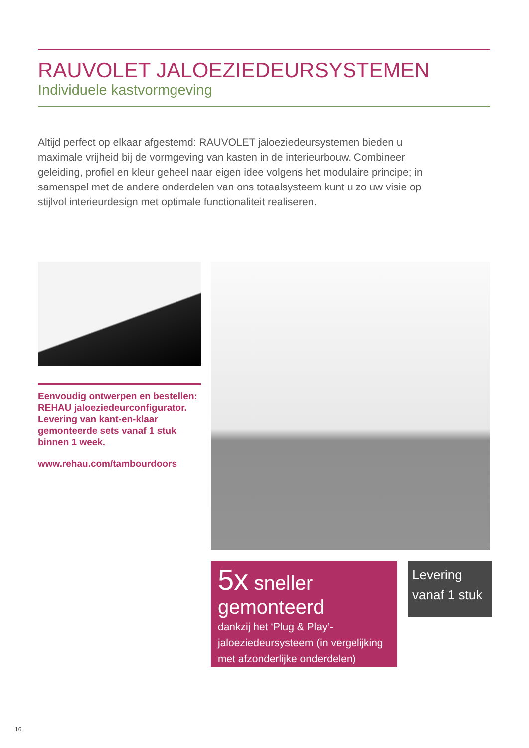RAUVOLET JALOEZIEDEURSYSTEMEN
Individuele kastvormgeving
Altijd perfect op elkaar afgestemd: RAUVOLET jaloeziedeursystemen bieden u maximale vrijheid bij de vormgeving van kasten in de interieurbouw. Combineer geleiding, profiel en kleur geheel naar eigen idee volgens het modulaire principe; in samenspel met de andere onderdelen van ons totaalsysteem kunt u zo uw visie op stijlvol interieurdesign met optimale functionaliteit realiseren.
Eenvoudig ontwerpen en bestellen: REHAU jaloeziedeurconfigurator. Levering van kant-en-klaar gemonteerde sets vanaf 1 stuk binnen 1 week.
www.rehau.com/tambourdoors
5x sneller gemonteerd
dankzij het ‘Plug & Play’-jaloeziedeursysteem (in vergelijking met afzonderlijke onderdelen)
Levering vanaf 1 stuk
16